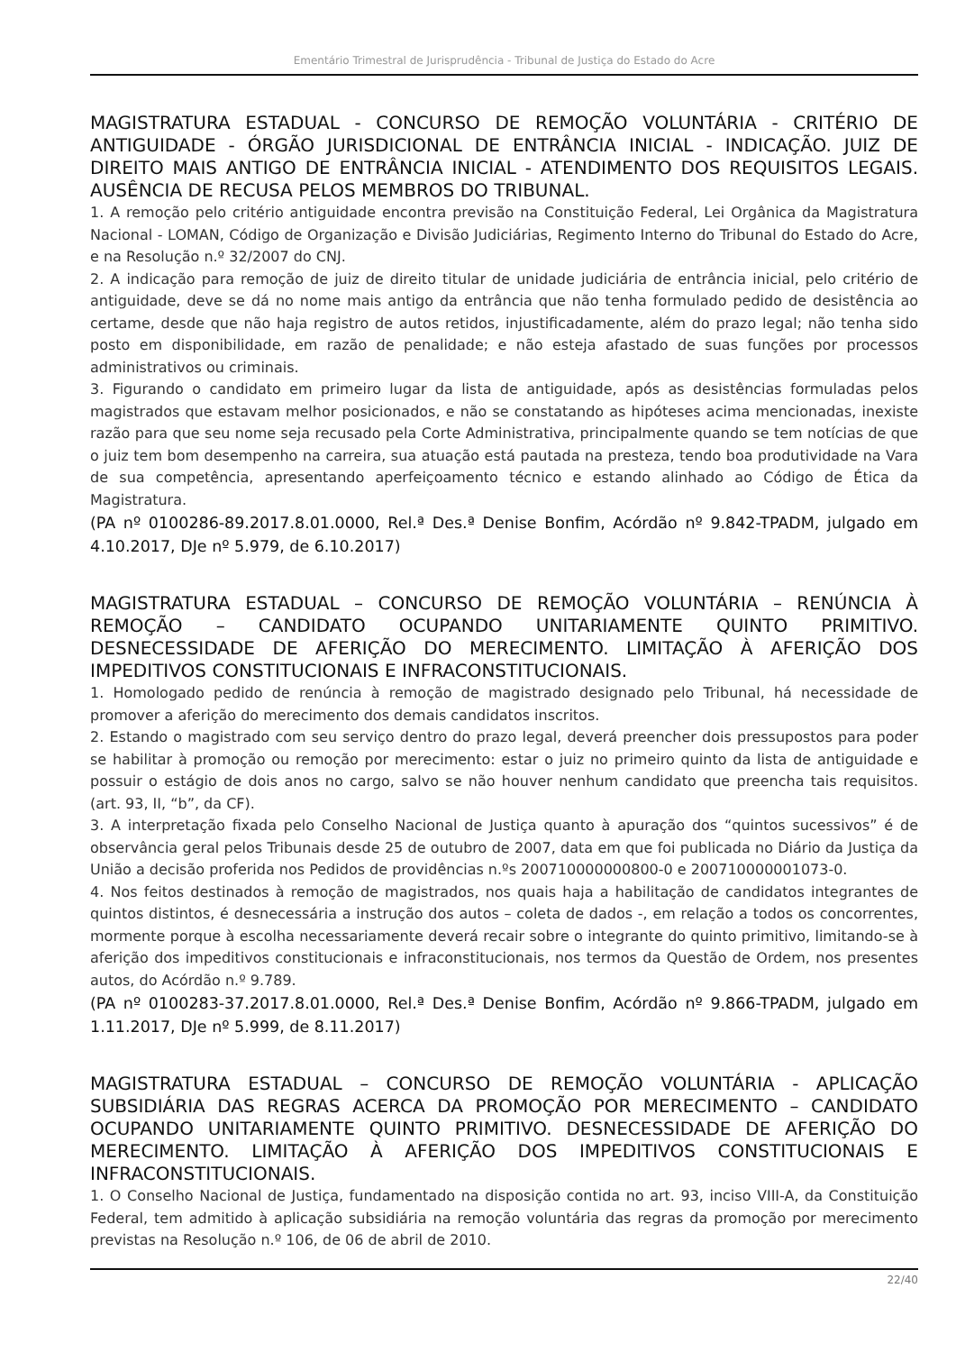Ementário Trimestral de Jurisprudência - Tribunal de Justiça do Estado do Acre
MAGISTRATURA ESTADUAL - CONCURSO DE REMOÇÃO VOLUNTÁRIA - CRITÉRIO DE ANTIGUIDADE - ÓRGÃO JURISDICIONAL DE ENTRÂNCIA INICIAL - INDICAÇÃO. JUIZ DE DIREITO MAIS ANTIGO DE ENTRÂNCIA INICIAL - ATENDIMENTO DOS REQUISITOS LEGAIS. AUSÊNCIA DE RECUSA PELOS MEMBROS DO TRIBUNAL.
1. A remoção pelo critério antiguidade encontra previsão na Constituição Federal, Lei Orgânica da Magistratura Nacional - LOMAN, Código de Organização e Divisão Judiciárias, Regimento Interno do Tribunal do Estado do Acre, e na Resolução n.º 32/2007 do CNJ.
2. A indicação para remoção de juiz de direito titular de unidade judiciária de entrância inicial, pelo critério de antiguidade, deve se dá no nome mais antigo da entrância que não tenha formulado pedido de desistência ao certame, desde que não haja registro de autos retidos, injustificadamente, além do prazo legal; não tenha sido posto em disponibilidade, em razão de penalidade; e não esteja afastado de suas funções por processos administrativos ou criminais.
3. Figurando o candidato em primeiro lugar da lista de antiguidade, após as desistências formuladas pelos magistrados que estavam melhor posicionados, e não se constatando as hipóteses acima mencionadas, inexiste razão para que seu nome seja recusado pela Corte Administrativa, principalmente quando se tem notícias de que o juiz tem bom desempenho na carreira, sua atuação está pautada na presteza, tendo boa produtividade na Vara de sua competência, apresentando aperfeiçoamento técnico e estando alinhado ao Código de Ética da Magistratura.
(PA nº 0100286-89.2017.8.01.0000, Rel.ª Des.ª Denise Bonfim, Acórdão nº 9.842-TPADM, julgado em 4.10.2017, DJe nº 5.979, de 6.10.2017)
MAGISTRATURA ESTADUAL – CONCURSO DE REMOÇÃO VOLUNTÁRIA – RENÚNCIA À REMOÇÃO – CANDIDATO OCUPANDO UNITARIAMENTE QUINTO PRIMITIVO. DESNECESSIDADE DE AFERIÇÃO DO MERECIMENTO. LIMITAÇÃO À AFERIÇÃO DOS IMPEDITIVOS CONSTITUCIONAIS E INFRACONSTITUCIONAIS.
1. Homologado pedido de renúncia à remoção de magistrado designado pelo Tribunal, há necessidade de promover a aferição do merecimento dos demais candidatos inscritos.
2. Estando o magistrado com seu serviço dentro do prazo legal, deverá preencher dois pressupostos para poder se habilitar à promoção ou remoção por merecimento: estar o juiz no primeiro quinto da lista de antiguidade e possuir o estágio de dois anos no cargo, salvo se não houver nenhum candidato que preencha tais requisitos. (art. 93, II, “b”, da CF).
3. A interpretação fixada pelo Conselho Nacional de Justiça quanto à apuração dos “quintos sucessivos” é de observância geral pelos Tribunais desde 25 de outubro de 2007, data em que foi publicada no Diário da Justiça da União a decisão proferida nos Pedidos de providências n.ºs 200710000000800-0 e 200710000001073-0.
4. Nos feitos destinados à remoção de magistrados, nos quais haja a habilitação de candidatos integrantes de quintos distintos, é desnecessária a instrução dos autos – coleta de dados -, em relação a todos os concorrentes, mormente porque à escolha necessariamente deverá recair sobre o integrante do quinto primitivo, limitando-se à aferição dos impeditivos constitucionais e infraconstitucionais, nos termos da Questão de Ordem, nos presentes autos, do Acórdão n.º 9.789.
(PA nº 0100283-37.2017.8.01.0000, Rel.ª Des.ª Denise Bonfim, Acórdão nº 9.866-TPADM, julgado em 1.11.2017, DJe nº 5.999, de 8.11.2017)
MAGISTRATURA ESTADUAL – CONCURSO DE REMOÇÃO VOLUNTÁRIA - APLICAÇÃO SUBSIDIÁRIA DAS REGRAS ACERCA DA PROMOÇÃO POR MERECIMENTO – CANDIDATO OCUPANDO UNITARIAMENTE QUINTO PRIMITIVO. DESNECESSIDADE DE AFERIÇÃO DO MERECIMENTO. LIMITAÇÃO À AFERIÇÃO DOS IMPEDITIVOS CONSTITUCIONAIS E INFRACONSTITUCIONAIS.
1. O Conselho Nacional de Justiça, fundamentado na disposição contida no art. 93, inciso VIII-A, da Constituição Federal, tem admitido à aplicação subsidiária na remoção voluntária das regras da promoção por merecimento previstas na Resolução n.º 106, de 06 de abril de 2010.
22/40